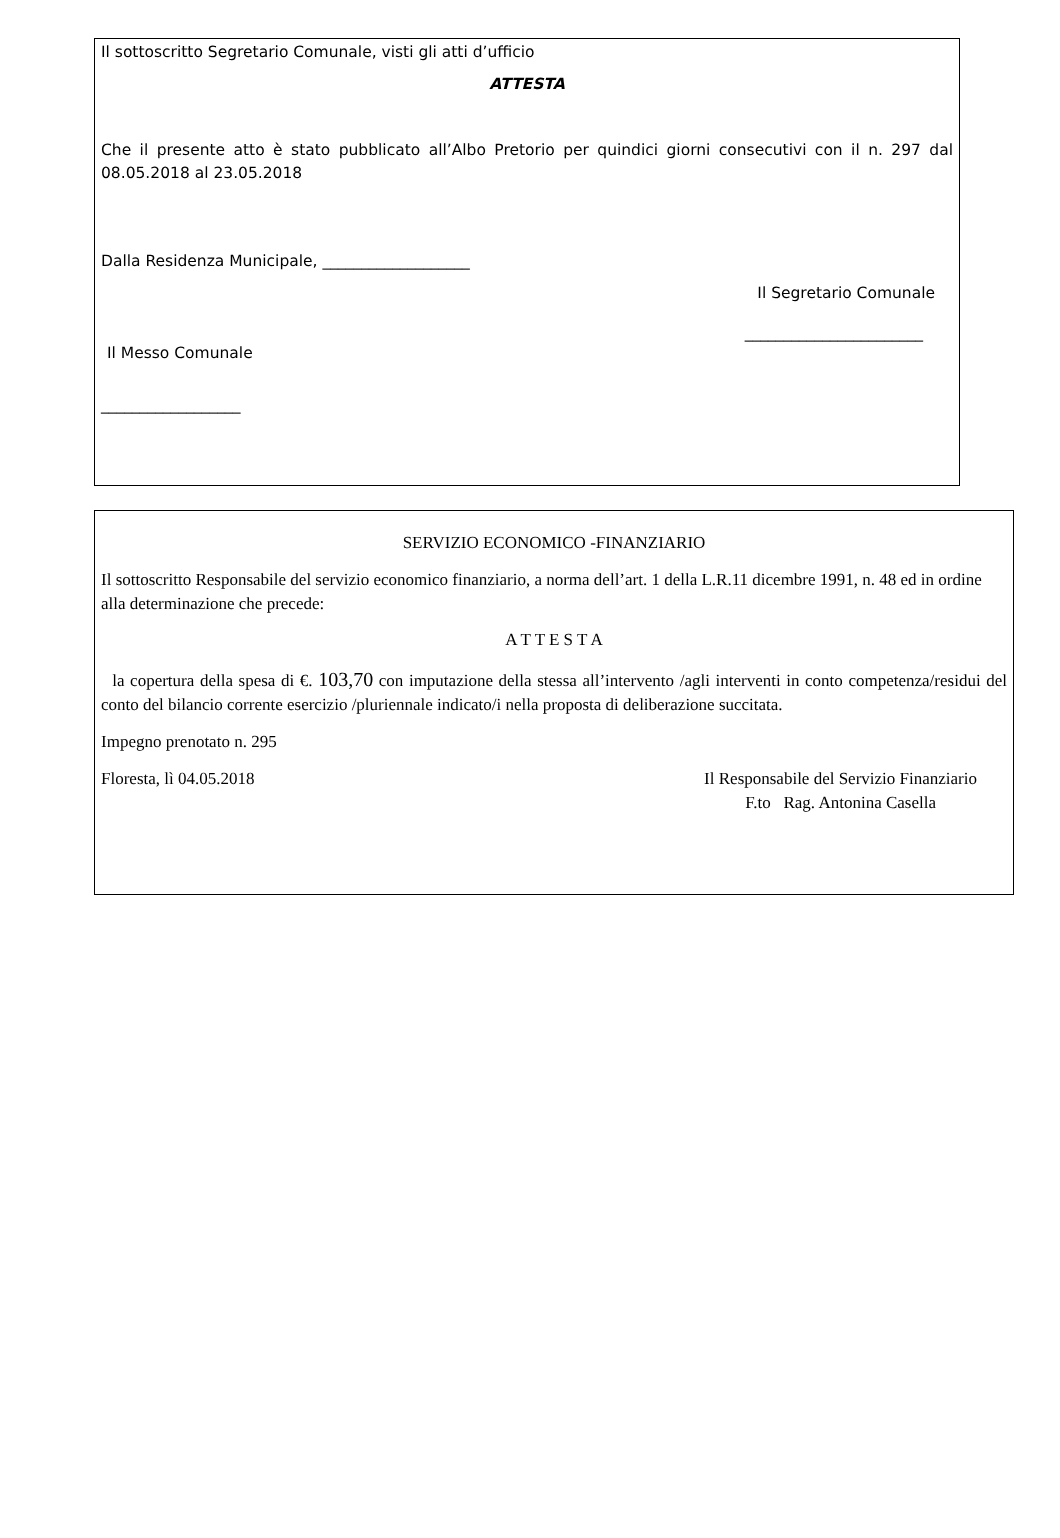Il sottoscritto Segretario Comunale, visti gli atti d’ufficio
ATTESTA
Che il presente atto è stato pubblicato all’Albo Pretorio per quindici giorni consecutivi con il n. 297 dal 08.05.2018 al 23.05.2018
Dalla Residenza Municipale, ___________________
Il Segretario Comunale
_______________________
Il Messo Comunale
__________________
SERVIZIO ECONOMICO -FINANZIARIO
Il sottoscritto Responsabile del servizio economico finanziario, a norma dell’art. 1 della L.R.11 dicembre 1991, n. 48 ed in ordine alla determinazione che precede:
A T T E S T A
la copertura della spesa di €. 103,70 con imputazione della stessa all’intervento /agli interventi in conto competenza/residui del conto del bilancio corrente esercizio /pluriennale indicato/i nella proposta di deliberazione succitata.
Impegno prenotato n. 295
Floresta, lì 04.05.2018 Il Responsabile del Servizio Finanziario
F.to Rag. Antonina Casella